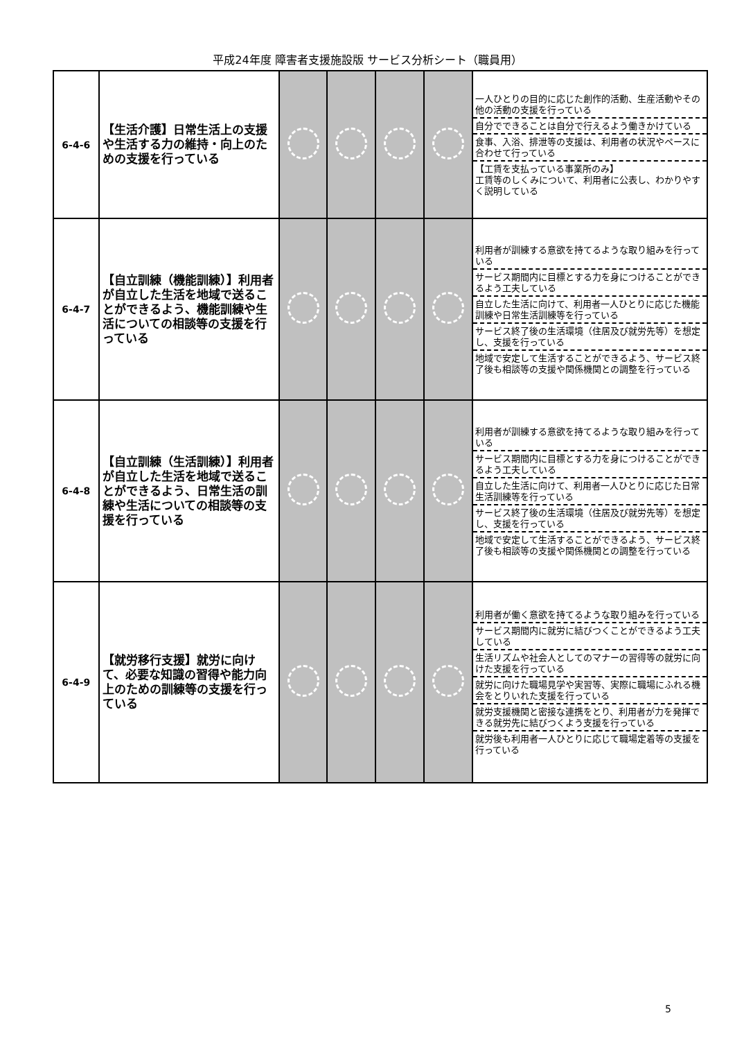平成24年度 障害者支援施設版 サービス分析シート（職員用）
| 6-4-6 | 【生活介護】日常生活上の支援や生活する力の維持・向上のための支援を行っている | | | | | 一人ひとりの目的に応じた創作的活動、生産活動やその他の活動の支援を行っている 自分でできることは自分で行えるよう働きかけている 食事、入浴、排泄等の支援は、利用者の状況やペースに合わせて行っている 【工賃を支払っている事業所のみ】 工賃等のしくみについて、利用者に公表し、わかりやすく説明している |
| 6-4-7 | 【自立訓練（機能訓練）】利用者が自立した生活を地域で送ることができるよう、機能訓練や生活についての相談等の支援を行っている | | | | | 利用者が訓練する意欲を持てるような取り組みを行っている サービス期間内に目標とする力を身につけることができるよう工夫している 自立した生活に向けて、利用者一人ひとりに応じた機能訓練や日常生活訓練等を行っている サービス終了後の生活環境（住居及び就労先等）を想定し、支援を行っている 地域で安定して生活することができるよう、サービス終了後も相談等の支援や関係機関との調整を行っている |
| 6-4-8 | 【自立訓練（生活訓練）】利用者が自立した生活を地域で送ることができるよう、日常生活の訓練や生活についての相談等の支援を行っている | | | | | 利用者が訓練する意欲を持てるような取り組みを行っている サービス期間内に目標とする力を身につけることができるよう工夫している 自立した生活に向けて、利用者一人ひとりに応じた日常生活訓練等を行っている サービス終了後の生活環境（住居及び就労先等）を想定し、支援を行っている 地域で安定して生活することができるよう、サービス終了後も相談等の支援や関係機関との調整を行っている |
| 6-4-9 | 【就労移行支援】就労に向けて、必要な知識の習得や能力向上のための訓練等の支援を行っている | | | | | 利用者が働く意欲を持てるような取り組みを行っている サービス期間内に就労に結びつくことができるよう工夫している 生活リズムや社会人としてのマナーの習得等の就労に向けた支援を行っている 就労に向けた職場見学や実習等、実際に職場にふれる機会をとりいれた支援を行っている 就労支援機関と密接な連携をとり、利用者が力を発揮できる就労先に結びつくよう支援を行っている 就労後も利用者一人ひとりに応じて職場定着等の支援を行っている |
5